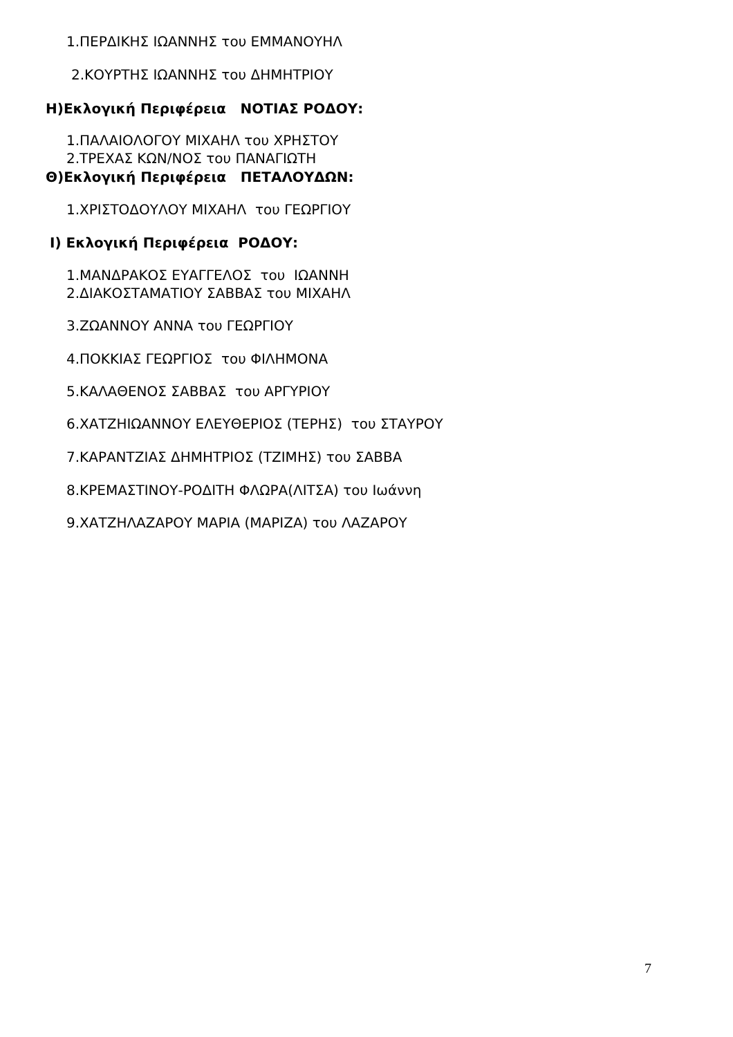1.ΠΕΡΔΙΚΗΣ ΙΩΑΝΝΗΣ του ΕΜΜΑΝΟΥΗΛ
2.ΚΟΥΡΤΗΣ ΙΩΑΝΝΗΣ του ΔΗΜΗΤΡΙΟΥ
Η)Εκλογική Περιφέρεια ΝΟΤΙΑΣ ΡΟΔΟΥ:
1.ΠΑΛΑΙΟΛΟΓΟΥ ΜΙΧΑΗΛ του ΧΡΗΣΤΟΥ
2.ΤΡΕΧΑΣ ΚΩΝ/ΝΟΣ του ΠΑΝΑΓΙΩΤΗ
Θ)Εκλογική Περιφέρεια ΠΕΤΑΛΟΥΔΩΝ:
1.ΧΡΙΣΤΟΔΟΥΛΟΥ ΜΙΧΑΗΛ του ΓΕΩΡΓΙΟΥ
Ι) Εκλογική Περιφέρεια ΡΟΔΟΥ:
1.ΜΑΝΔΡΑΚΟΣ ΕΥΑΓΓΕΛΟΣ του ΙΩΑΝΝΗ
2.ΔΙΑΚΟΣΤΑΜΑΤΙΟΥ ΣΑΒΒΑΣ του ΜΙΧΑΗΛ
3.ΖΩΑΝΝΟΥ ΑΝΝΑ του ΓΕΩΡΓΙΟΥ
4.ΠΟΚΚΙΑΣ ΓΕΩΡΓΙΟΣ του ΦΙΛΗΜΟΝΑ
5.ΚΑΛΑΘΕΝΟΣ ΣΑΒΒΑΣ του ΑΡΓΥΡΙΟΥ
6.ΧΑΤΖΗΙΩΑΝΝΟΥ ΕΛΕΥΘΕΡΙΟΣ (ΤΕΡΗΣ) του ΣΤΑΥΡΟΥ
7.ΚΑΡΑΝΤΖΙΑΣ ΔΗΜΗΤΡΙΟΣ (ΤΖΙΜΗΣ) του ΣΑΒΒΑ
8.ΚΡΕΜΑΣΤΙΝΟΥ-ΡΟΔΙΤΗ ΦΛΩΡΑ(ΛΙΤΣΑ) του Ιωάννη
9.ΧΑΤΖΗΛΑΖΑΡΟΥ ΜΑΡΙΑ (ΜΑΡΙΖΑ) του ΛΑΖΑΡΟΥ
7